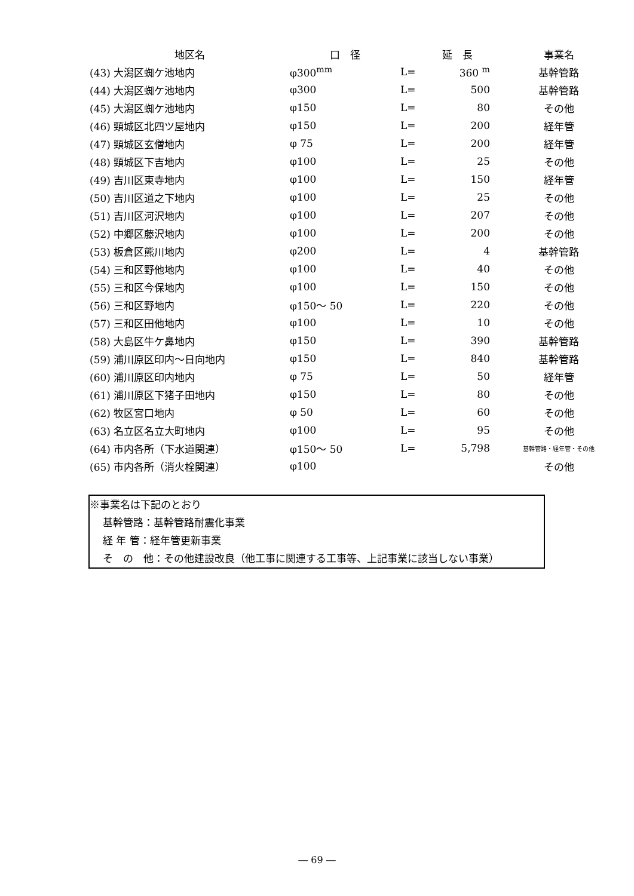| 地区名 | 口 径 | 延 長 | | 事業名 |
| --- | --- | --- | --- | --- |
| (43) 大潟区蜘ケ池地内 | φ300<sup>mm</sup> | L= | 360 <sup>m</sup> | 基幹管路 |
| (44) 大潟区蜘ケ池地内 | φ300 | L= | 500 | 基幹管路 |
| (45) 大潟区蜘ケ池地内 | φ150 | L= | 80 | その他 |
| (46) 頸城区北四ツ屋地内 | φ150 | L= | 200 | 経年管 |
| (47) 頸城区玄僧地内 | φ 75 | L= | 200 | 経年管 |
| (48) 頸城区下吉地内 | φ100 | L= | 25 | その他 |
| (49) 吉川区東寺地内 | φ100 | L= | 150 | 経年管 |
| (50) 吉川区道之下地内 | φ100 | L= | 25 | その他 |
| (51) 吉川区河沢地内 | φ100 | L= | 207 | その他 |
| (52) 中郷区藤沢地内 | φ100 | L= | 200 | その他 |
| (53) 板倉区熊川地内 | φ200 | L= | 4 | 基幹管路 |
| (54) 三和区野他地内 | φ100 | L= | 40 | その他 |
| (55) 三和区今保地内 | φ100 | L= | 150 | その他 |
| (56) 三和区野地内 | φ150～ 50 | L= | 220 | その他 |
| (57) 三和区田他地内 | φ100 | L= | 10 | その他 |
| (58) 大島区牛ケ鼻地内 | φ150 | L= | 390 | 基幹管路 |
| (59) 浦川原区印内～日向地内 | φ150 | L= | 840 | 基幹管路 |
| (60) 浦川原区印内地内 | φ 75 | L= | 50 | 経年管 |
| (61) 浦川原区下猪子田地内 | φ150 | L= | 80 | その他 |
| (62) 牧区宮口地内 | φ 50 | L= | 60 | その他 |
| (63) 名立区名立大町地内 | φ100 | L= | 95 | その他 |
| (64) 市内各所（下水道関連） | φ150～ 50 | L= | 5,798 | 基幹管路・経年管・その他 |
| (65) 市内各所（消火栓関連） | φ100 | | | その他 |
※事業名は下記のとおり
基幹管路：基幹管路耐震化事業
経 年 管：経年管更新事業
そ　の　他：その他建設改良（他工事に関連する工事等、上記事業に該当しない事業）
― 69 ―